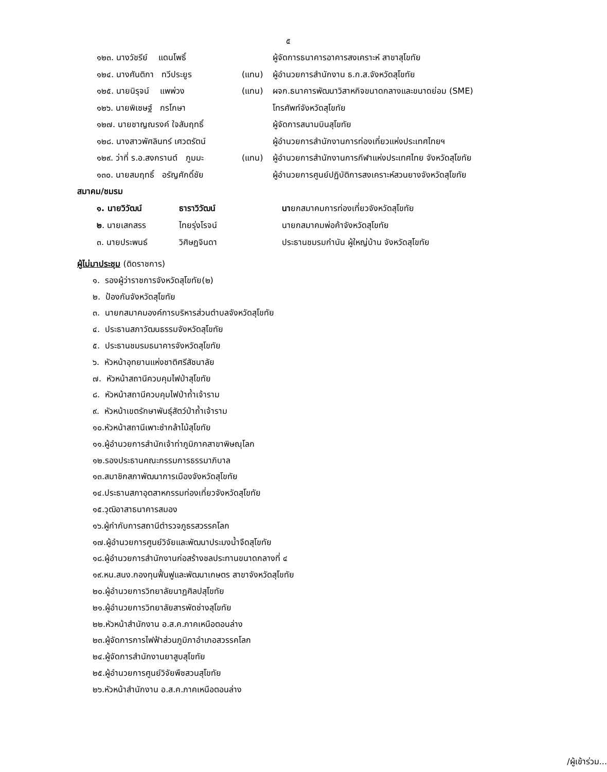๕
๑๒๓. นางวัชรีย์ แดนโพธิ์ ผู้จัดการธนาคารอาคารสงเคราะห์ สาขาสุโขทัย
๑๒๔. นางศันติกา ทวีประยูร (แทน) ผู้อำนวยการสำนักงาน ธ.ก.ส.จังหวัดสุโขทัย
๑๒๕. นายนิรุจน์ แพพ่วง (แทน) ผจก.ธนาคารพัฒนาวิสาหกิจขนาดกลางและขนาดย่อม (SME)
๑๒๖. นายพิเชษฐ์ กรโกษา โทรศัพท์จังหวัดสุโขทัย
๑๒๗. นายชาญณรงค์ ใจสัมฤทธิ์ ผู้จัดการสนามบินสุโขทัย
๑๒๘. นางสาวพัศลินทร์ เศวตรัตน์ ผู้อำนวยการสำนักงานการท่องเที่ยวแห่งประเทศไทยฯ
๑๒๙. ว่าที่ ร.อ.สงกรานต์ ภูมมะ (แทน) ผู้อำนวยการสำนักงานการกีฬาแห่งประเทศไทย จังหวัดสุโขทัย
๑๓๐. นายสมฤทธิ์ อรัญศักดิ์ชัย ผู้อำนวยการศูนย์ปฏิบัติการสงเคราะห์สวนยางจังหวัดสุโขทัย
สมาคม/ชมรม
๑. นายวิวัฒน์ ธาราวิวัฒน์ นายกสมาคมการท่องเที่ยวจังหวัดสุโขทัย
๒. นายเสกสรร ไทยรุ่งโรจน์ นายกสมาคมพ่อค้าจังหวัดสุโขทัย
๓. นายประพนธ์ วิศิษฏจินดา ประธานชมรมกำนัน ผู้ใหญ่บ้าน จังหวัดสุโขทัย
ผู้ไม่มาประชุม (ติดราชการ)
๑. รองผู้ว่าราชการจังหวัดสุโขทัย(๒)
๒. ป้องกันจังหวัดสุโขทัย
๓. นายกสมาคมองค์การบริหารส่วนตำบลจังหวัดสุโขทัย
๔. ประธานสภาวัฒนธรรมจังหวัดสุโขทัย
๕. ประธานชมรมธนาคารจังหวัดสุโขทัย
๖. หัวหน้าอุทยานแห่งชาติศรีสัชนาลัย
๗. หัวหน้าสถานีควบคุมไฟป่าสุโขทัย
๘. หัวหน้าสถานีควบคุมไฟป่าถ้ำเจ้าราม
๙. หัวหน้าเขตรักษาพันธุ์สัตว์ป่าถ้ำเจ้าราม
๑๐.หัวหน้าสถานีเพาะชำกล้าไม้สุโขทัย
๑๑.ผู้อำนวยการสำนักเจ้าท่าภูมิภาคสาขาพิษณุโลก
๑๒.รองประธานคณะกรรมการธรรมาภิบาล
๑๓.สมาชิกสภาพัฒนาการเมืองจังหวัดสุโขทัย
๑๔.ประธานสภาอุตสาหกรรมท่องเที่ยวจังหวัดสุโขทัย
๑๕.วุฒิอาสาธนาคารสมอง
๑๖.ผู้กำกับการสถานีตำรวจภูธรสวรรคโลก
๑๗.ผู้อำนวยการศูนย์วิจัยและพัฒนาประมงน้ำจืดสุโขทัย
๑๘.ผู้อำนวยการสำนักงานก่อสร้างชลประทานขนาดกลางที่ ๔
๑๙.หน.สนง.กองทุนฟื้นฟูและพัฒนาเกษตร สาขาจังหวัดสุโขทัย
๒๐.ผู้อำนวยการวิทยาลัยนาฏศิลปสุโขทัย
๒๑.ผู้อำนวยการวิทยาลัยสารพัดช่างสุโขทัย
๒๒.หัวหน้าสำนักงาน อ.ส.ค.ภาคเหนือตอนล่าง
๒๓.ผู้จัดการการไฟฟ้าส่วนภูมิภาอำเภอสวรรคโลก
๒๔.ผู้จัดการสำนักงานยาสูบสุโขทัย
๒๕.ผู้อำนวยการศูนย์วิจัยพืชสวนสุโขทัย
๒๖.หัวหน้าสำนักงาน อ.ส.ค.ภาคเหนือตอนล่าง
/ผู้เข้าร่วม...